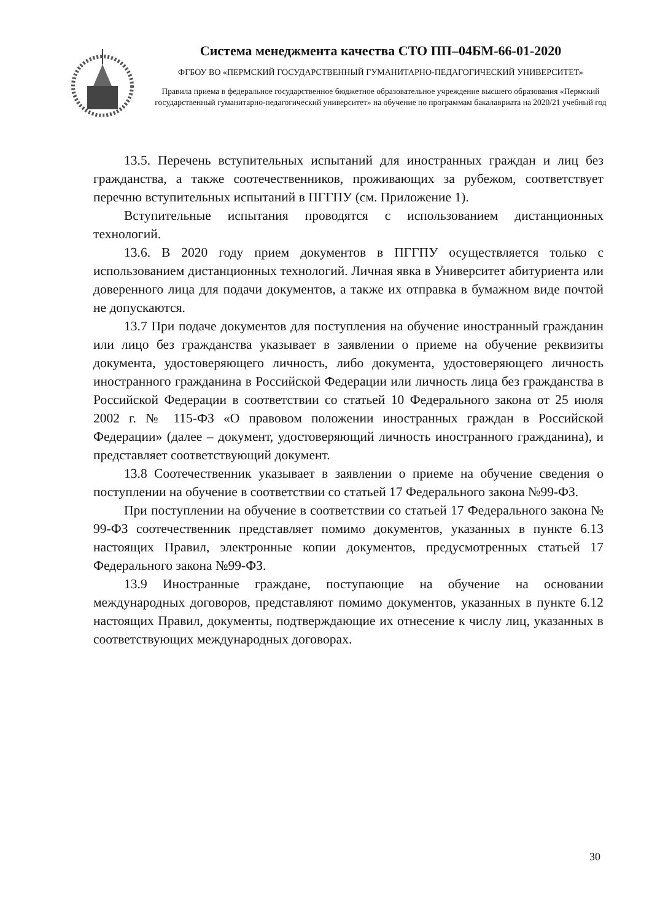Система менеджмента качества СТО ПП–04БМ-66-01-2020
ФГБОУ ВО «ПЕРМСКИЙ ГОСУДАРСТВЕННЫЙ ГУМАНИТАРНО-ПЕДАГОГИЧЕСКИЙ УНИВЕРСИТЕТ»
Правила приема в федеральное государственное бюджетное образовательное учреждение высшего образования «Пермский государственный гуманитарно-педагогический университет» на обучение по программам бакалавриата на 2020/21 учебный год
13.5. Перечень вступительных испытаний для иностранных граждан и лиц без гражданства, а также соотечественников, проживающих за рубежом, соответствует перечню вступительных испытаний в ПГГПУ (см. Приложение 1).
Вступительные испытания проводятся с использованием дистанционных технологий.
13.6. В 2020 году прием документов в ПГГПУ осуществляется только с использованием дистанционных технологий. Личная явка в Университет абитуриента или доверенного лица для подачи документов, а также их отправка в бумажном виде почтой не допускаются.
13.7 При подаче документов для поступления на обучение иностранный гражданин или лицо без гражданства указывает в заявлении о приеме на обучение реквизиты документа, удостоверяющего личность, либо документа, удостоверяющего личность иностранного гражданина в Российской Федерации или личность лица без гражданства в Российской Федерации в соответствии со статьей 10 Федерального закона от 25 июля 2002 г. № 115-ФЗ «О правовом положении иностранных граждан в Российской Федерации» (далее – документ, удостоверяющий личность иностранного гражданина), и представляет соответствующий документ.
13.8 Соотечественник указывает в заявлении о приеме на обучение сведения о поступлении на обучение в соответствии со статьей 17 Федерального закона №99-ФЗ.
При поступлении на обучение в соответствии со статьей 17 Федерального закона № 99-ФЗ соотечественник представляет помимо документов, указанных в пункте 6.13 настоящих Правил, электронные копии документов, предусмотренных статьей 17 Федерального закона №99-ФЗ.
13.9 Иностранные граждане, поступающие на обучение на основании международных договоров, представляют помимо документов, указанных в пункте 6.12 настоящих Правил, документы, подтверждающие их отнесение к числу лиц, указанных в соответствующих международных договорах.
30